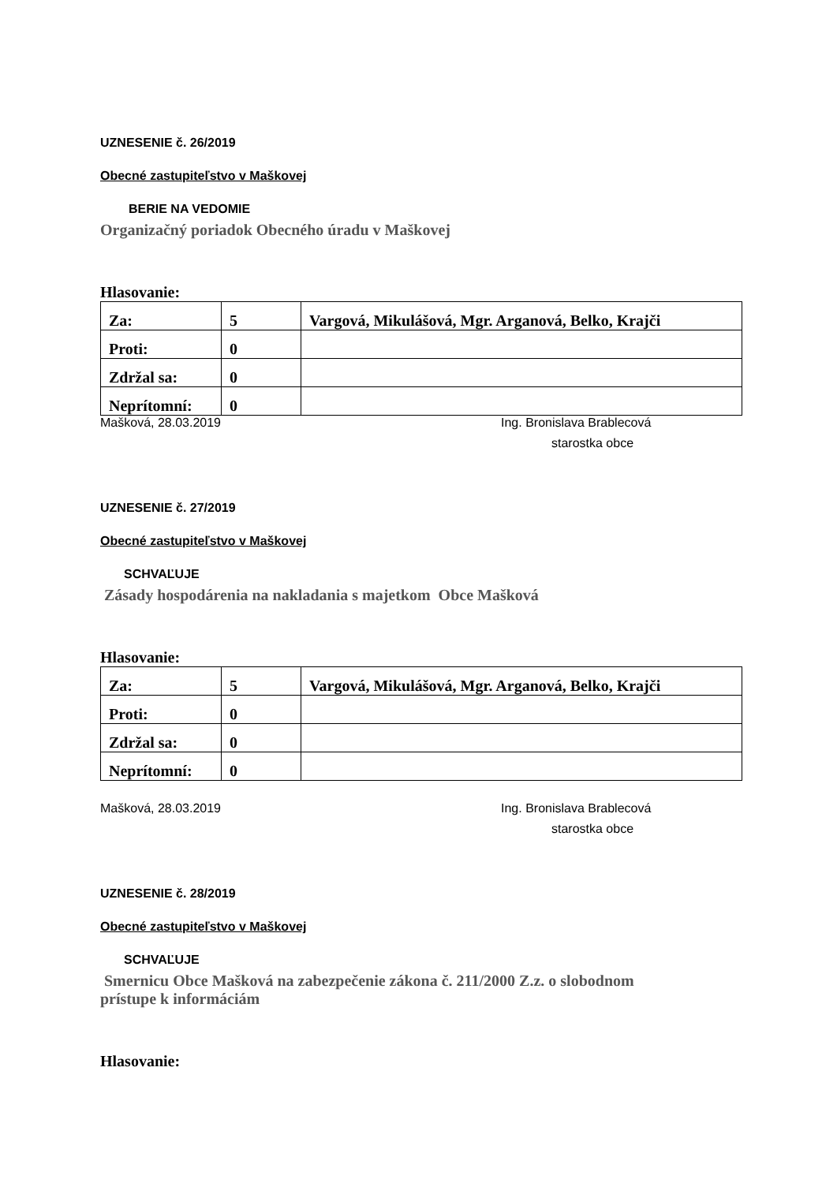UZNESENIE č. 26/2019
Obecné zastupiteľstvo v Maškovej
BERIE NA VEDOMIE
Organizačný poriadok Obecného úradu v Maškovej
Hlasovanie:
| Za: | 5 | Vargová, Mikulášová, Mgr. Arganová, Belko, Krajči |
| Proti: | 0 | |
| Zdržal sa: | 0 | |
| Neprítomní: | 0 | |
Mašková, 28.03.2019 Ing. Bronislava Brablecová
starostka obce
UZNESENIE č. 27/2019
Obecné zastupiteľstvo v Maškovej
SCHVAĽUJE
Zásady hospodárenia na nakladania s majetkom Obce Mašková
Hlasovanie:
| Za: | 5 | Vargová, Mikulášová, Mgr. Arganová, Belko, Krajči |
| Proti: | 0 | |
| Zdržal sa: | 0 | |
| Neprítomní: | 0 | |
Mašková, 28.03.2019 Ing. Bronislava Brablecová
starostka obce
UZNESENIE č. 28/2019
Obecné zastupiteľstvo v Maškovej
SCHVAĽUJE
Smernicu Obce Mašková na zabezpečenie zákona č. 211/2000 Z.z. o slobodnom
prístupe k informáciám
Hlasovanie: